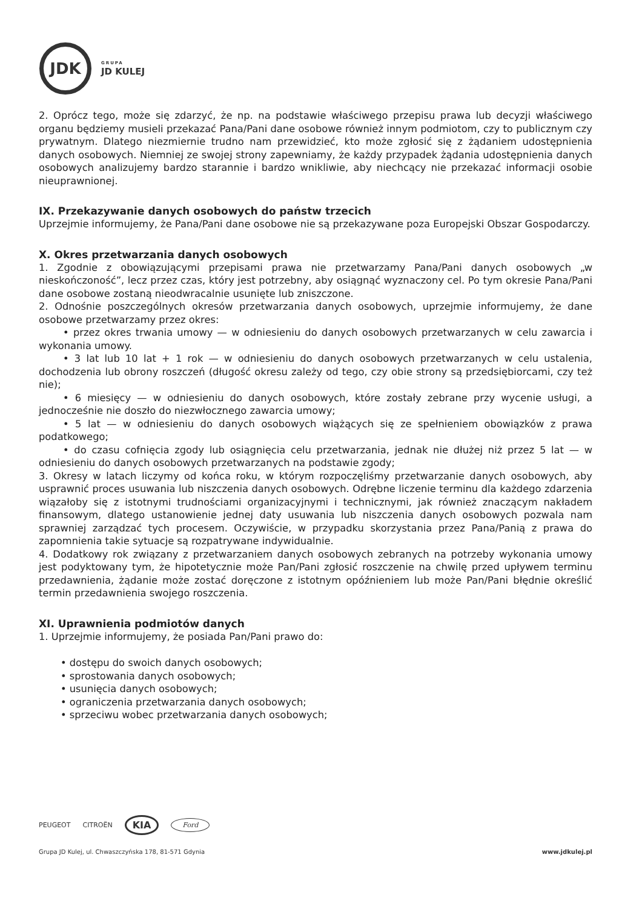JDK
GRUPA
JD KULEJ
2. Oprócz tego, może się zdarzyć, że np. na podstawie właściwego przepisu prawa lub decyzji właściwego organu będziemy musieli przekazać Pana/Pani dane osobowe również innym podmiotom, czy to publicznym czy prywatnym. Dlatego niezmiernie trudno nam przewidzieć, kto może zgłosić się z żądaniem udostępnienia danych osobowych. Niemniej ze swojej strony zapewniamy, że każdy przypadek żądania udostępnienia danych osobowych analizujemy bardzo starannie i bardzo wnikliwie, aby niechcący nie przekazać informacji osobie nieuprawnionej.
IX. Przekazywanie danych osobowych do państw trzecich
Uprzejmie informujemy, że Pana/Pani dane osobowe nie są przekazywane poza Europejski Obszar Gospodarczy.
X. Okres przetwarzania danych osobowych
1. Zgodnie z obowiązującymi przepisami prawa nie przetwarzamy Pana/Pani danych osobowych „w nieskończoność”, lecz przez czas, który jest potrzebny, aby osiągnąć wyznaczony cel. Po tym okresie Pana/Pani dane osobowe zostaną nieodwracalnie usunięte lub zniszczone.
2. Odnośnie poszczególnych okresów przetwarzania danych osobowych, uprzejmie informujemy, że dane osobowe przetwarzamy przez okres:
• przez okres trwania umowy — w odniesieniu do danych osobowych przetwarzanych w celu zawarcia i wykonania umowy.
• 3 lat lub 10 lat + 1 rok — w odniesieniu do danych osobowych przetwarzanych w celu ustalenia, dochodzenia lub obrony roszczeń (długość okresu zależy od tego, czy obie strony są przedsiębiorcami, czy też nie);
• 6 miesięcy — w odniesieniu do danych osobowych, które zostały zebrane przy wycenie usługi, a jednocześnie nie doszło do niezwłocznego zawarcia umowy;
• 5 lat — w odniesieniu do danych osobowych wiążących się ze spełnieniem obowiązków z prawa podatkowego;
• do czasu cofnięcia zgody lub osiągnięcia celu przetwarzania, jednak nie dłużej niż przez 5 lat — w odniesieniu do danych osobowych przetwarzanych na podstawie zgody;
3. Okresy w latach liczymy od końca roku, w którym rozpoczęliśmy przetwarzanie danych osobowych, aby usprawnić proces usuwania lub niszczenia danych osobowych. Odrębne liczenie terminu dla każdego zdarzenia wiązałoby się z istotnymi trudnościami organizacyjnymi i technicznymi, jak również znaczącym nakładem finansowym, dlatego ustanowienie jednej daty usuwania lub niszczenia danych osobowych pozwala nam sprawniej zarządzać tych procesem. Oczywiście, w przypadku skorzystania przez Pana/Panią z prawa do zapomnienia takie sytuacje są rozpatrywane indywidualnie.
4. Dodatkowy rok związany z przetwarzaniem danych osobowych zebranych na potrzeby wykonania umowy jest podyktowany tym, że hipotetycznie może Pan/Pani zgłosić roszczenie na chwilę przed upływem terminu przedawnienia, żądanie może zostać doręczone z istotnym opóźnieniem lub może Pan/Pani błędnie określić termin przedawnienia swojego roszczenia.
XI. Uprawnienia podmiotów danych
1. Uprzejmie informujemy, że posiada Pan/Pani prawo do:
• dostępu do swoich danych osobowych;
• sprostowania danych osobowych;
• usunięcia danych osobowych;
• ograniczenia przetwarzania danych osobowych;
• sprzeciwu wobec przetwarzania danych osobowych;
PEUGEOT CITROËN KIA Ford
Grupa JD Kulej, ul. Chwaszczyńska 178, 81-571 Gdynia www.jdkulej.pl